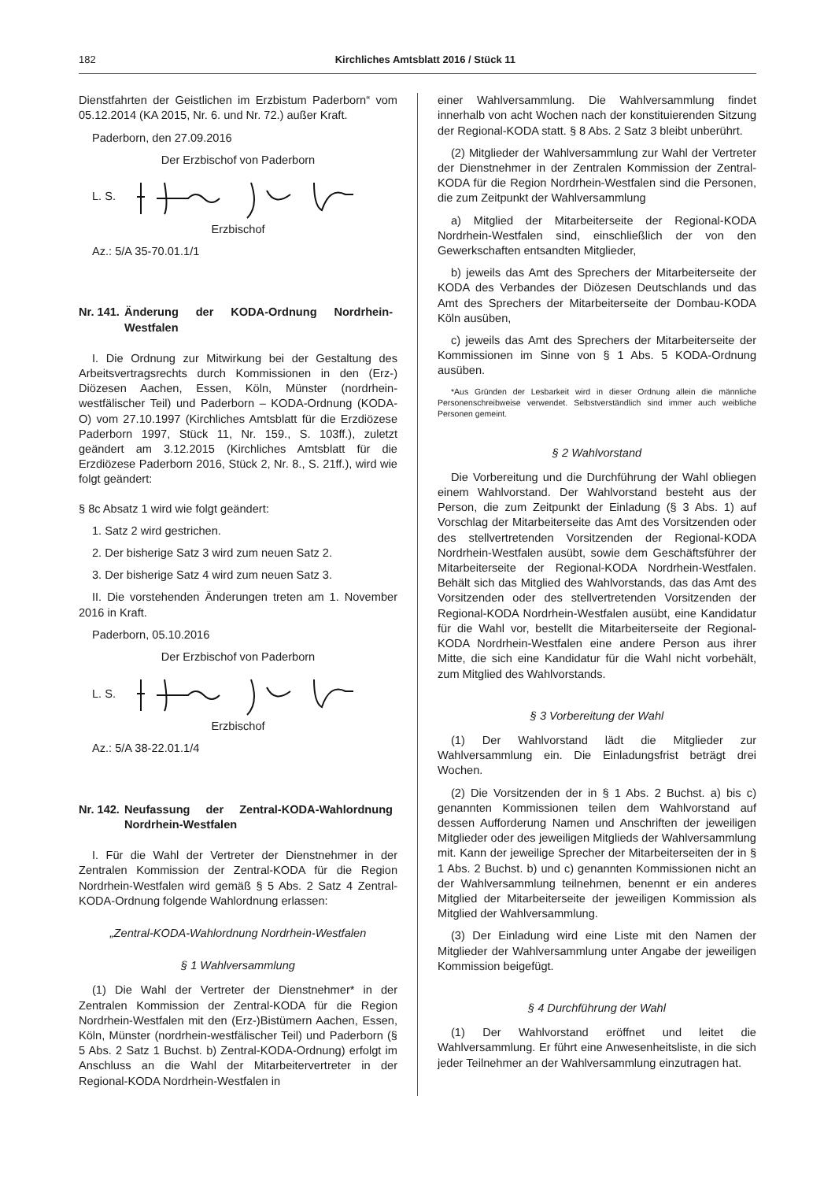182 Kirchliches Amtsblatt 2016 / Stück 11
Dienstfahrten der Geistlichen im Erzbistum Paderborn“ vom 05.12.2014 (KA 2015, Nr. 6. und Nr. 72.) außer Kraft.
Paderborn, den 27.09.2016
Der Erzbischof von Paderborn
L. S.
Erzbischof
Az.: 5/A 35-70.01.1/1
Nr. 141. Änderung der KODA-Ordnung Nordrhein-Westfalen
I. Die Ordnung zur Mitwirkung bei der Gestaltung des Arbeitsvertragsrechts durch Kommissionen in den (Erz-) Diözesen Aachen, Essen, Köln, Münster (nordrhein-westfälischer Teil) und Paderborn – KODA-Ordnung (KODA-O) vom 27.10.1997 (Kirchliches Amtsblatt für die Erzdiözese Paderborn 1997, Stück 11, Nr. 159., S. 103ff.), zuletzt geändert am 3.12.2015 (Kirchliches Amtsblatt für die Erzdiözese Paderborn 2016, Stück 2, Nr. 8., S. 21ff.), wird wie folgt geändert:
§ 8c Absatz 1 wird wie folgt geändert:
1. Satz 2 wird gestrichen.
2. Der bisherige Satz 3 wird zum neuen Satz 2.
3. Der bisherige Satz 4 wird zum neuen Satz 3.
II. Die vorstehenden Änderungen treten am 1. November 2016 in Kraft.
Paderborn, 05.10.2016
Der Erzbischof von Paderborn
L. S.
Erzbischof
Az.: 5/A 38-22.01.1/4
Nr. 142. Neufassung der Zentral-KODA-Wahlordnung Nordrhein-Westfalen
I. Für die Wahl der Vertreter der Dienstnehmer in der Zentralen Kommission der Zentral-KODA für die Region Nordrhein-Westfalen wird gemäß § 5 Abs. 2 Satz 4 Zentral-KODA-Ordnung folgende Wahlordnung erlassen:
„Zentral-KODA-Wahlordnung Nordrhein-Westfalen
§ 1 Wahlversammlung
(1) Die Wahl der Vertreter der Dienstnehmer* in der Zentralen Kommission der Zentral-KODA für die Region Nordrhein-Westfalen mit den (Erz-)Bistümern Aachen, Essen, Köln, Münster (nordrhein-westfälischer Teil) und Paderborn (§ 5 Abs. 2 Satz 1 Buchst. b) Zentral-KODA-Ordnung) erfolgt im Anschluss an die Wahl der Mitarbeitervertreter in der Regional-KODA Nordrhein-Westfalen in
einer Wahlversammlung. Die Wahlversammlung findet innerhalb von acht Wochen nach der konstituierenden Sitzung der Regional-KODA statt. § 8 Abs. 2 Satz 3 bleibt unberührt.
(2) Mitglieder der Wahlversammlung zur Wahl der Vertreter der Dienstnehmer in der Zentralen Kommission der Zentral-KODA für die Region Nordrhein-Westfalen sind die Personen, die zum Zeitpunkt der Wahlversammlung
a) Mitglied der Mitarbeiterseite der Regional-KODA Nordrhein-Westfalen sind, einschließlich der von den Gewerkschaften entsandten Mitglieder,
b) jeweils das Amt des Sprechers der Mitarbeiterseite der KODA des Verbandes der Diözesen Deutschlands und das Amt des Sprechers der Mitarbeiterseite der Dombau-KODA Köln ausüben,
c) jeweils das Amt des Sprechers der Mitarbeiterseite der Kommissionen im Sinne von § 1 Abs. 5 KODA-Ordnung ausüben.
*Aus Gründen der Lesbarkeit wird in dieser Ordnung allein die männliche Personenschreibweise verwendet. Selbstverständlich sind immer auch weibliche Personen gemeint.
§ 2 Wahlvorstand
Die Vorbereitung und die Durchführung der Wahl obliegen einem Wahlvorstand. Der Wahlvorstand besteht aus der Person, die zum Zeitpunkt der Einladung (§ 3 Abs. 1) auf Vorschlag der Mitarbeiterseite das Amt des Vorsitzenden oder des stellvertretenden Vorsitzenden der Regional-KODA Nordrhein-Westfalen ausübt, sowie dem Geschäftsführer der Mitarbeiterseite der Regional-KODA Nordrhein-Westfalen. Behält sich das Mitglied des Wahlvorstands, das das Amt des Vorsitzenden oder des stellvertretenden Vorsitzenden der Regional-KODA Nordrhein-Westfalen ausübt, eine Kandidatur für die Wahl vor, bestellt die Mitarbeiterseite der Regional-KODA Nordrhein-Westfalen eine andere Person aus ihrer Mitte, die sich eine Kandidatur für die Wahl nicht vorbehält, zum Mitglied des Wahlvorstands.
§ 3 Vorbereitung der Wahl
(1) Der Wahlvorstand lädt die Mitglieder zur Wahlversammlung ein. Die Einladungsfrist beträgt drei Wochen.
(2) Die Vorsitzenden der in § 1 Abs. 2 Buchst. a) bis c) genannten Kommissionen teilen dem Wahlvorstand auf dessen Aufforderung Namen und Anschriften der jeweiligen Mitglieder oder des jeweiligen Mitglieds der Wahlversammlung mit. Kann der jeweilige Sprecher der Mitarbeiterseiten der in § 1 Abs. 2 Buchst. b) und c) genannten Kommissionen nicht an der Wahlversammlung teilnehmen, benennt er ein anderes Mitglied der Mitarbeiterseite der jeweiligen Kommission als Mitglied der Wahlversammlung.
(3) Der Einladung wird eine Liste mit den Namen der Mitglieder der Wahlversammlung unter Angabe der jeweiligen Kommission beigefügt.
§ 4 Durchführung der Wahl
(1) Der Wahlvorstand eröffnet und leitet die Wahlversammlung. Er führt eine Anwesenheitsliste, in die sich jeder Teilnehmer an der Wahlversammlung einzutragen hat.